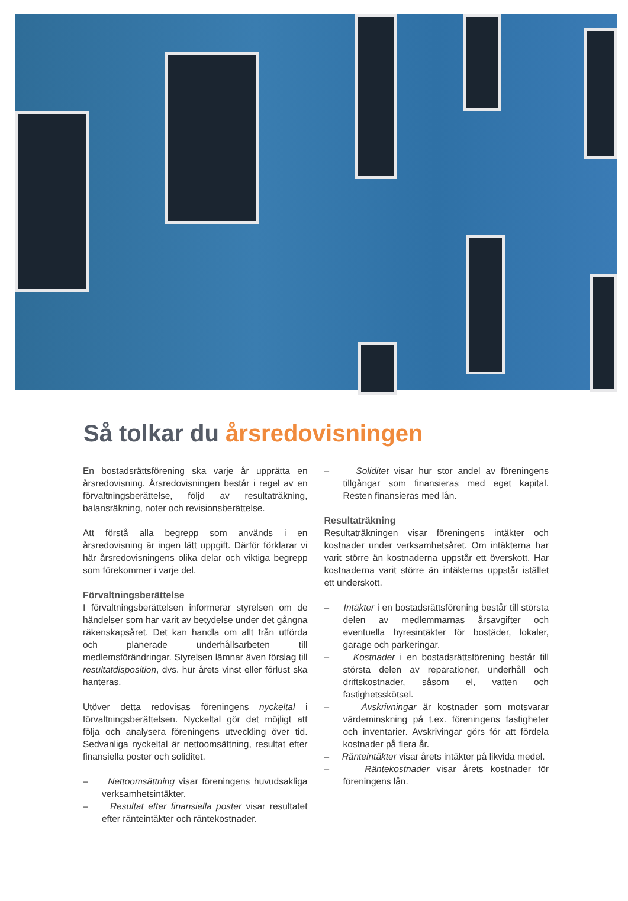Så tolkar du årsredovisningen
En bostadsrättsförening ska varje år upprätta en årsredovisning. Årsredovisningen består i regel av en förvaltningsberättelse, följd av resultaträkning, balansräkning, noter och revisionsberättelse.
Att förstå alla begrepp som används i en årsredovisning är ingen lätt uppgift. Därför förklarar vi här årsredovisningens olika delar och viktiga begrepp som förekommer i varje del.
Förvaltningsberättelse
I förvaltningsberättelsen informerar styrelsen om de händelser som har varit av betydelse under det gångna räkenskapsåret. Det kan handla om allt från utförda och planerade underhållsarbeten till medlemsförändringar. Styrelsen lämnar även förslag till resultatdisposition, dvs. hur årets vinst eller förlust ska hanteras.
Utöver detta redovisas föreningens nyckeltal i förvaltningsberättelsen. Nyckeltal gör det möjligt att följa och analysera föreningens utveckling över tid. Sedvanliga nyckeltal är nettoomsättning, resultat efter finansiella poster och soliditet.
– Nettoomsättning visar föreningens huvudsakliga verksamhetsintäkter.
– Resultat efter finansiella poster visar resultatet efter ränteintäkter och räntekostnader.
– Soliditet visar hur stor andel av föreningens tillgångar som finansieras med eget kapital. Resten finansieras med lån.
Resultaträkning
Resultaträkningen visar föreningens intäkter och kostnader under verksamhetsåret. Om intäkterna har varit större än kostnaderna uppstår ett överskott. Har kostnaderna varit större än intäkterna uppstår istället ett underskott.
– Intäkter i en bostadsrättsförening består till största delen av medlemmarnas årsavgifter och eventuella hyresintäkter för bostäder, lokaler, garage och parkeringar.
– Kostnader i en bostadsrättsförening består till största delen av reparationer, underhåll och driftskostnader, såsom el, vatten och fastighetsskötsel.
– Avskrivningar är kostnader som motsvarar värdeminskning på t.ex. föreningens fastigheter och inventarier. Avskrivingar görs för att fördela kostnader på flera år.
– Ränteintäkter visar årets intäkter på likvida medel.
– Räntekostnader visar årets kostnader för föreningens lån.